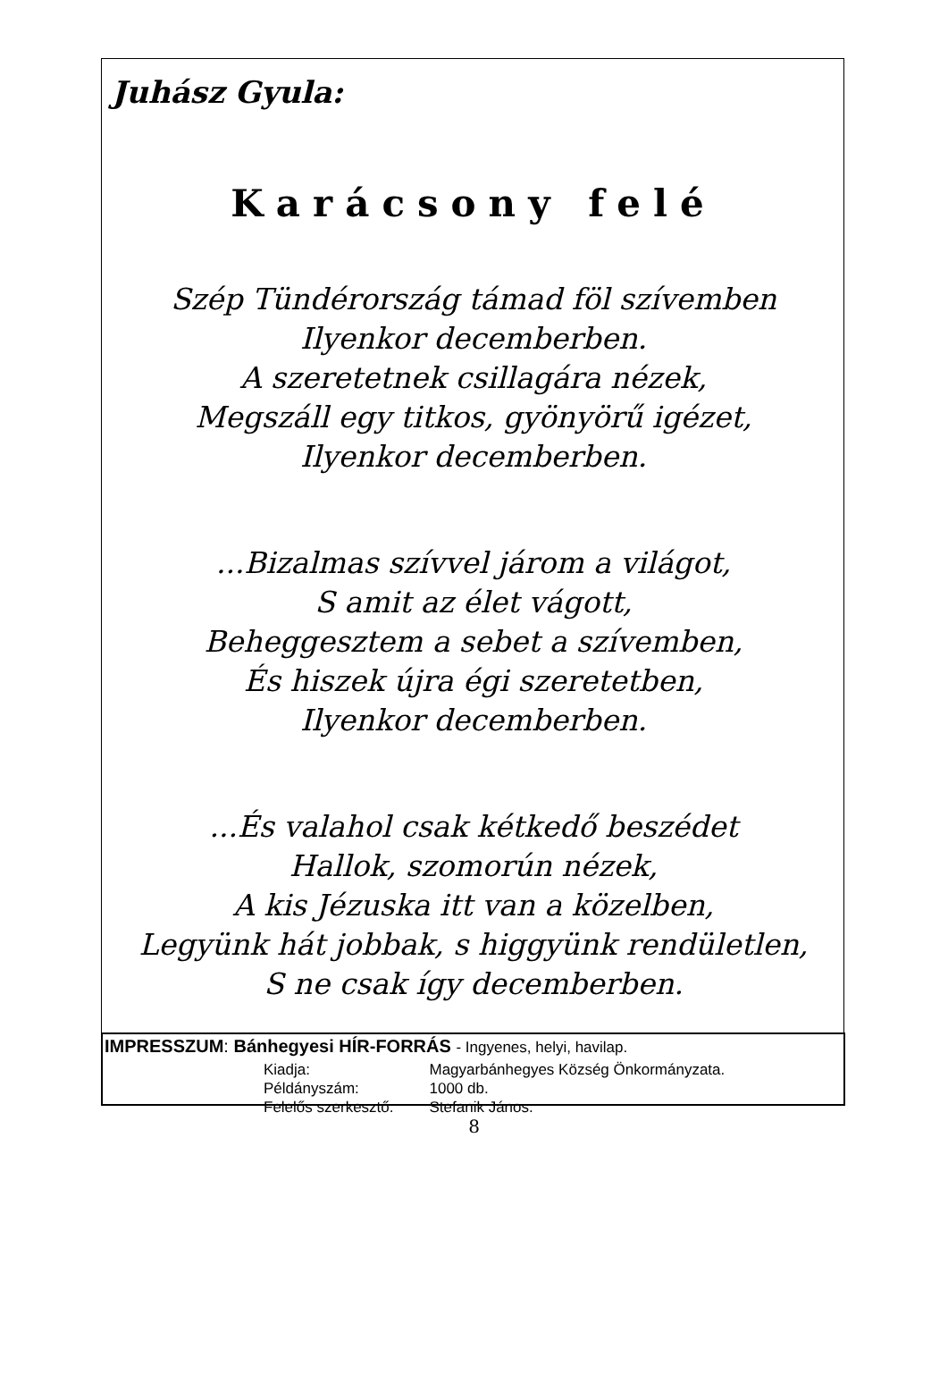Juhász Gyula:
Karácsony felé
Szép Tündérország támad föl szívemben
Ilyenkor decemberben.
A szeretetnek csillagára nézek,
Megszáll egy titkos, gyönyörű igézet,
Ilyenkor decemberben.
...Bizalmas szívvel járom a világot,
S amit az élet vágott,
Beheggesztem a sebet a szívemben,
És hiszek újra égi szeretetben,
Ilyenkor decemberben.
...És valahol csak kétkedő beszédet
Hallok, szomorún nézek,
A kis Jézuska itt van a közelben,
Legyünk hát jobbak, s higgyünk rendületlen,
S ne csak így decemberben.
IMPRESSZUM: Bánhegyesi HÍR-FORRÁS - Ingyenes, helyi, havilap.
| Kiadja: | Magyarbánhegyes Község Önkormányzata. |
| Példányszám: | 1000 db. |
| Felelős szerkesztő: | Stefanik János. |
8